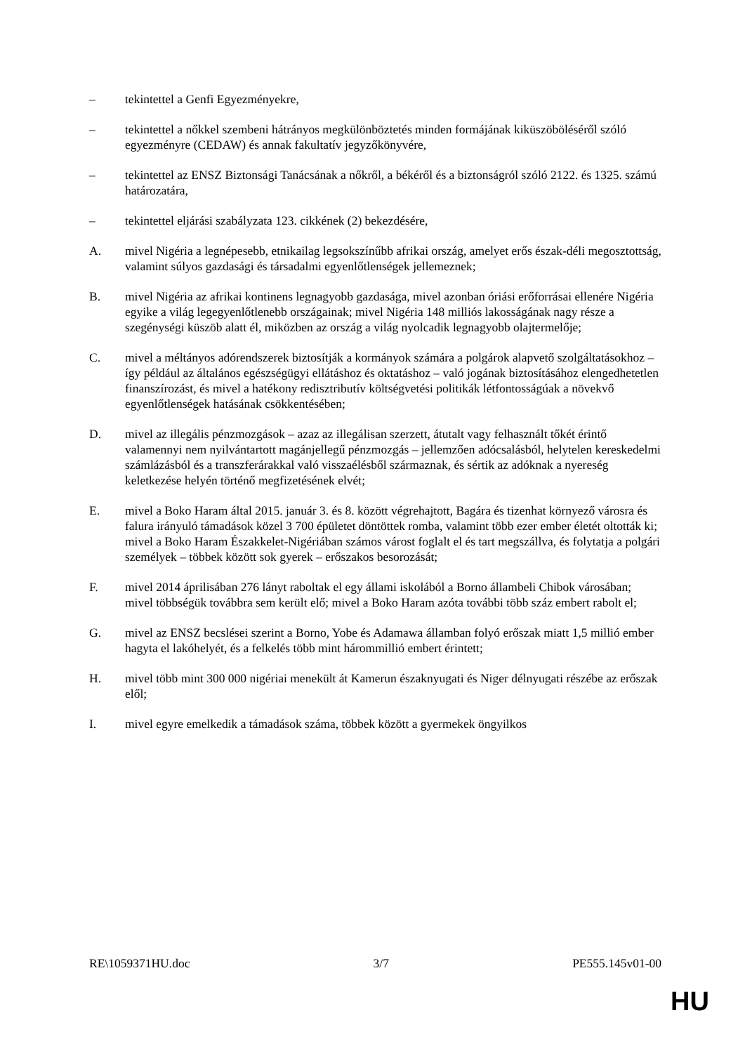– tekintettel a Genfi Egyezményekre,
– tekintettel a nőkkel szembeni hátrányos megkülönböztetés minden formájának kiküszöböléséről szóló egyezményre (CEDAW) és annak fakultatív jegyzőkönyvére,
– tekintettel az ENSZ Biztonsági Tanácsának a nőkről, a békéről és a biztonságról szóló 2122. és 1325. számú határozatára,
– tekintettel eljárási szabályzata 123. cikkének (2) bekezdésére,
A. mivel Nigéria a legnépesebb, etnikailag legsokszínűbb afrikai ország, amelyet erős észak-déli megosztottság, valamint súlyos gazdasági és társadalmi egyenlőtlenségek jellemeznek;
B. mivel Nigéria az afrikai kontinens legnagyobb gazdasága, mivel azonban óriási erőforrásai ellenére Nigéria egyike a világ legegyenlőtlenebb országainak; mivel Nigéria 148 milliós lakosságának nagy része a szegénységi küszöb alatt él, miközben az ország a világ nyolcadik legnagyobb olajtermelője;
C. mivel a méltányos adórendszerek biztosítják a kormányok számára a polgárok alapvető szolgáltatásokhoz – így például az általános egészségügyi ellátáshoz és oktatáshoz – való jogának biztosításához elengedhetetlen finanszírozást, és mivel a hatékony redisztributív költségvetési politikák létfontosságúak a növekvő egyenlőtlenségek hatásának csökkentésében;
D. mivel az illegális pénzmozgások – azaz az illegálisan szerzett, átutalt vagy felhasznált tőkét érintő valamennyi nem nyilvántartott magánjellegű pénzmozgás – jellemzően adócsalásból, helytelen kereskedelmi számlázásból és a transzferárakkal való visszaélésből származnak, és sértik az adóknak a nyereség keletkezése helyén történő megfizetésének elvét;
E. mivel a Boko Haram által 2015. január 3. és 8. között végrehajtott, Bagára és tizenhat környező városra és falura irányuló támadások közel 3 700 épületet döntöttek romba, valamint több ezer ember életét oltották ki; mivel a Boko Haram Északkelet-Nigériában számos várost foglalt el és tart megszállva, és folytatja a polgári személyek – többek között sok gyerek – erőszakos besorozását;
F. mivel 2014 áprilisában 276 lányt raboltak el egy állami iskolából a Borno állambeli Chibok városában; mivel többségük továbbra sem került elő; mivel a Boko Haram azóta további több száz embert rabolt el;
G. mivel az ENSZ becslései szerint a Borno, Yobe és Adamawa államban folyó erőszak miatt 1,5 millió ember hagyta el lakóhelyét, és a felkelés több mint hárommillió embert érintett;
H. mivel több mint 300 000 nigériai menekült át Kamerun északnyugati és Niger délnyugati részébe az erőszak elől;
I. mivel egyre emelkedik a támadások száma, többek között a gyermekek öngyilkos
RE\1059371HU.doc 3/7 PE555.145v01-00
HU